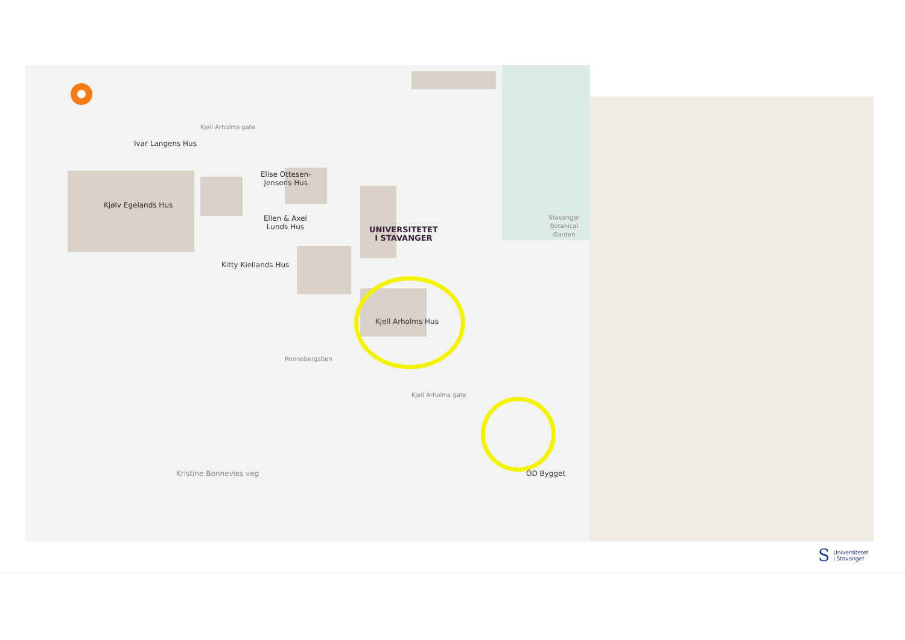Kjell Arholms gate
Ivar Langens Hus
Elise Ottesen-
Jensens Hus
Kjølv Egelands Hus
Ellen & Axel
Lunds Hus
UNIVERSITETET
I STAVANGER
Stavanger
Botanical Garden
Kitty Kiellands Hus
Kjell Arholms Hus
Rennebergstien
Kjell Arholms gate
Kristine Bonnevies veg OD Bygget
S Universitetet
i Stavanger